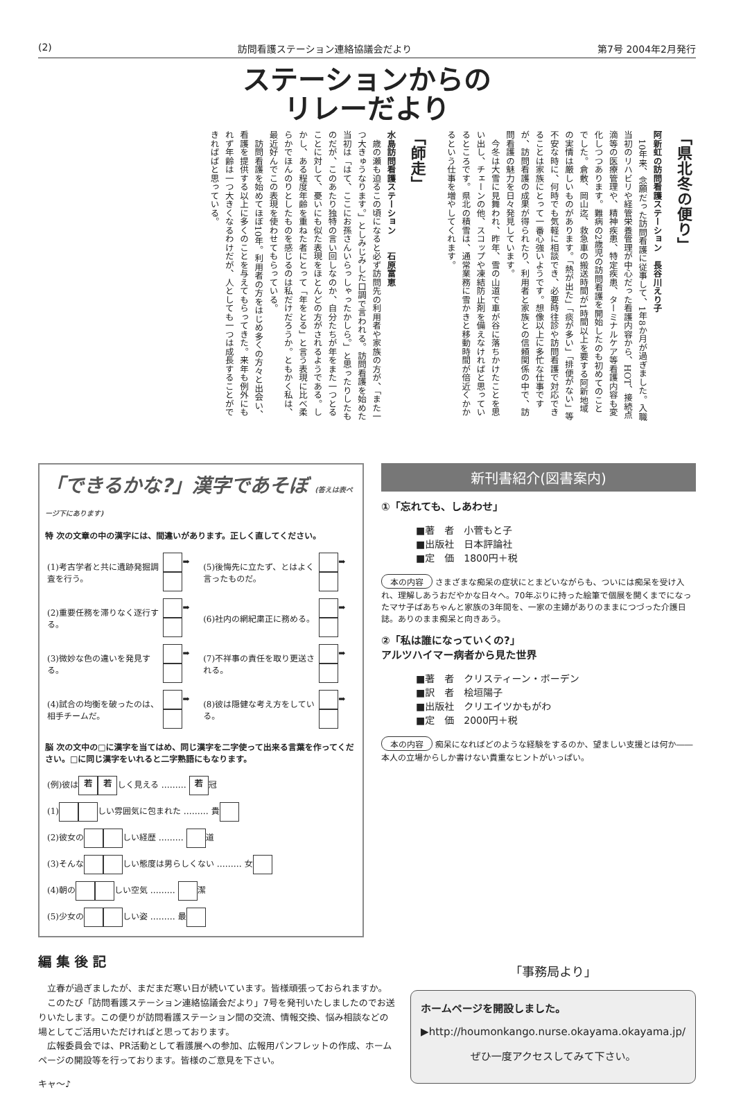(2) 訪問看護ステーション連絡協議会だより 第7号 2004年2月発行
ステーションからの
リレーだより
「県北冬の便り」
阿新虹の訪問看護ステーション　長谷川えり子
　10年来、念願だった訪問看護に従事して、1年8か月が過ぎました。入職当初のリハビリや経管栄養管理が中心だった看護内容から、HOT、接続点滴等の医療管理や、精神疾患、特定疾患、ターミナルケア等看護内容も変化しつつあります。難病の2歳児の訪問看護を開始したのも初めてのことでした。倉敷、岡山迄、救急車の搬送時間が1時間以上を要する阿新地域の実情は厳しいものがあります。「熱が出た」「痰が多い」「排便がない」等不安な時に、何時でも気軽に相談でき、必要時往診や訪問看護で対応できることは家族にとって一番心強いようです。想像以上に多忙な仕事ですが、訪問看護の成果が得られたり、利用者と家族との信頼関係の中で、訪問看護の魅力を日々発見しています。
　今冬は大雪に見舞われ、昨年、雪の山道で車が谷に落ちかけたことを思い出し、チェーンの他、スコップや凍結防止剤を備えなければと思っているところです。県北の積雪は、通常業務に雪かきと移動時間が倍近くかかるという仕事を増やしてくれます。
「師走」
水島訪問看護ステーション　　石原富恵
　歳の瀬も迫るこの頃になると必ず訪問先の利用者や家族の方が、「また一つ大きゅうなります。」としみじみした口調で言われる。訪問看護を始めた当初は「はて、ここにお孫さんいらっしゃったかしら。」と思ったりしたものだが、このあたり独特の言い回しなのか、自分たちが年をまた一つとることに対して、憂いにも似た表現をほとんどの方がされるようである。しかし、ある程度年齢を重ねた者にとって「年をとる」と言う表現に比べ柔らかでほんのりとしたものを感じるのは私だけだろうか。ともかく私は、最近好んでこの表現を使わせてもらっている。
　訪問看護を始めてほぼ10年。利用者の方をはじめ多くの方々と出会い、看護を提供する以上に多くのことを与えてもらってきた。来年も例外にもれず年齢は一つ大きくなるわけだが、人としても一つは成長することができればばと思っている。
「できるかな?」漢字であそぼ (答えは表ページ下にあります)
特 次の文章の中の漢字には、間違いがあります。正しく直してください。
| (1)考古学者と共に遺跡発掘調査を行う。 | ➡ | (5)後悔先に立たず、とはよく言ったものだ。 | ➡ |
| (2)重要任務を滞りなく逐行する。 | ➡ | (6)社内の網紀粛正に務める。 | ➡ |
| (3)微妙な色の違いを発見する。 | ➡ | (7)不祥事の責任を取り更送される。 | ➡ |
| (4)試合の均衡を破ったのは、相手チームだ。 | ➡ | (8)彼は隠健な考え方をしている。 | ➡ |
脳 次の文中の□に漢字を当てはめ、同じ漢字を二字使って出来る言葉を作ってください。□に同じ漢字をいれると二字熟語にもなります。
| (例)彼は 若 若 しく見える ……… 若 冠 |
| (1) しい雰囲気に包まれた ……… 貴 |
| (2)彼女の しい経歴 ……… 道 |
| (3)そんな しい態度は男らしくない ……… 女 |
| (4)朝の しい空気 ……… 潔 |
| (5)少女の しい姿 ……… 最 |
新刊書紹介(図書案内)
①「忘れても、しあわせ」
■著　者　小菅もと子
■出版社　日本評論社
■定　価　1800円＋税
本の内容 さまざまな痴呆の症状にとまどいながらも、ついには痴呆を受け入れ、理解しあうおだやかな日々へ。70年ぶりに持った絵筆で個展を開くまでになったマサ子ばあちゃんと家族の3年間を、一家の主婦がありのままにつづった介護日誌。ありのまま痴呆と向きあう。
②「私は誰になっていくの?」
アルツハイマー病者から見た世界
■著　者　クリスティーン・ボーデン
■訳　者　桧垣陽子
■出版社　クリエイツかもがわ
■定　価　2000円＋税
本の内容 痴呆になればどのような経験をするのか、望ましい支援とは何か――本人の立場からしか書けない貴重なヒントがいっぱい。
編 集 後 記
　立春が過ぎましたが、まだまだ寒い日が続いています。皆様頑張っておられますか。
　このたび「訪問看護ステーション連絡協議会だより」7号を発刊いたしましたのでお送りいたします。この便りが訪問看護ステーション間の交流、情報交換、悩み相談などの場としてご活用いただければと思っております。
　広報委員会では、PR活動として看護展への参加、広報用パンフレットの作成、ホームページの開設等を行っております。皆様のご意見を下さい。
キャ～♪
「事務局より」
ホームページを開設しました。
▶http://houmonkango.nurse.okayama.okayama.jp/
ぜひ一度アクセスしてみて下さい。